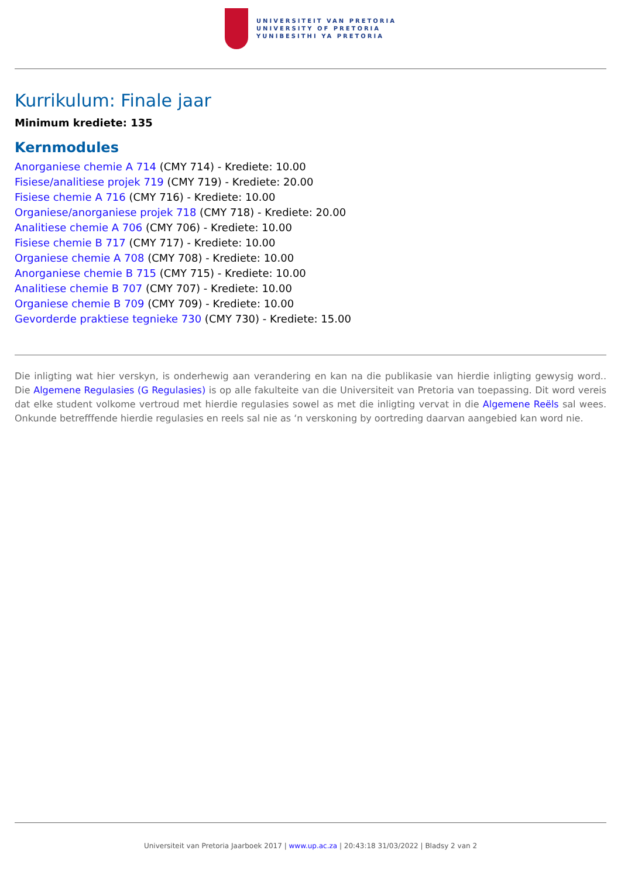UNIVERSITEIT VAN PRETORIA
UNIVERSITY OF PRETORIA
YUNIBESITHI YA PRETORIA
Kurrikulum: Finale jaar
Minimum krediete: 135
Kernmodules
Anorganiese chemie A 714 (CMY 714) - Krediete: 10.00
Fisiese/analitiese projek 719 (CMY 719) - Krediete: 20.00
Fisiese chemie A 716 (CMY 716) - Krediete: 10.00
Organiese/anorganiese projek 718 (CMY 718) - Krediete: 20.00
Analitiese chemie A 706 (CMY 706) - Krediete: 10.00
Fisiese chemie B 717 (CMY 717) - Krediete: 10.00
Organiese chemie A 708 (CMY 708) - Krediete: 10.00
Anorganiese chemie B 715 (CMY 715) - Krediete: 10.00
Analitiese chemie B 707 (CMY 707) - Krediete: 10.00
Organiese chemie B 709 (CMY 709) - Krediete: 10.00
Gevorderde praktiese tegnieke 730 (CMY 730) - Krediete: 15.00
Die inligting wat hier verskyn, is onderhewig aan verandering en kan na die publikasie van hierdie inligting gewysig word.. Die Algemene Regulasies (G Regulasies) is op alle fakulteite van die Universiteit van Pretoria van toepassing. Dit word vereis dat elke student volkome vertroud met hierdie regulasies sowel as met die inligting vervat in die Algemene Reëls sal wees. Onkunde betrefffende hierdie regulasies en reels sal nie as ‘n verskoning by oortreding daarvan aangebied kan word nie.
Universiteit van Pretoria Jaarboek 2017 | www.up.ac.za | 20:43:18 31/03/2022 | Bladsy 2 van 2